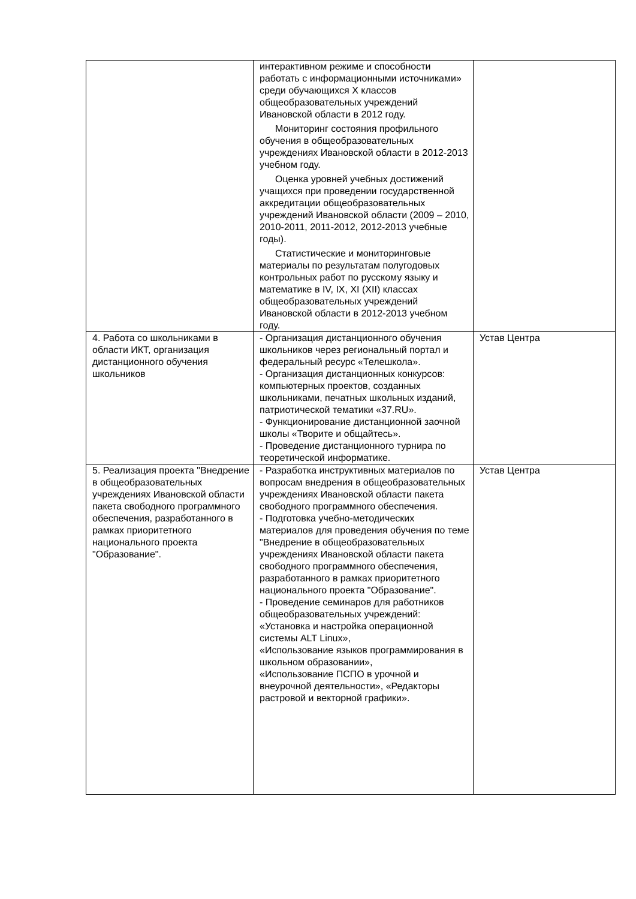| | интерактивном режиме и способности работать с информационными источниками» среди обучающихся X классов общеобразовательных учреждений Ивановской области в 2012 году. Мониторинг состояния профильного обучения в общеобразовательных учреждениях Ивановской области в 2012-2013 учебном году. Оценка уровней учебных достижений учащихся при проведении государственной аккредитации общеобразовательных учреждений Ивановской области (2009 – 2010, 2010-2011, 2011-2012, 2012-2013 учебные годы). Статистические и мониторинговые материалы по результатам полугодовых контрольных работ по русскому языку и математике в IV, IX, XI (XII) классах общеобразовательных учреждений Ивановской области в 2012-2013 учебном году. | |
| 4. Работа со школьниками в области ИКТ, организация дистанционного обучения школьников | - Организация дистанционного обучения школьников через региональный портал и федеральный ресурс «Телешкола». - Организация дистанционных конкурсов: компьютерных проектов, созданных школьниками, печатных школьных изданий, патриотической тематики «37.RU». - Функционирование дистанционной заочной школы «Творите и общайтесь». - Проведение дистанционного турнира по теоретической информатике. | Устав Центра |
| 5. Реализация проекта "Внедрение в общеобразовательных учреждениях Ивановской области пакета свободного программного обеспечения, разработанного в рамках приоритетного национального проекта "Образование". | - Разработка инструктивных материалов по вопросам внедрения в общеобразовательных учреждениях Ивановской области пакета свободного программного обеспечения. - Подготовка учебно-методических материалов для проведения обучения по теме "Внедрение в общеобразовательных учреждениях Ивановской области пакета свободного программного обеспечения, разработанного в рамках приоритетного национального проекта "Образование". - Проведение семинаров для работников общеобразовательных учреждений: «Установка и настройка операционной системы ALT Linux», «Использование языков программирования в школьном образовании», «Использование ПСПО в урочной и внеурочной деятельности», «Редакторы растровой и векторной графики». | Устав Центра |